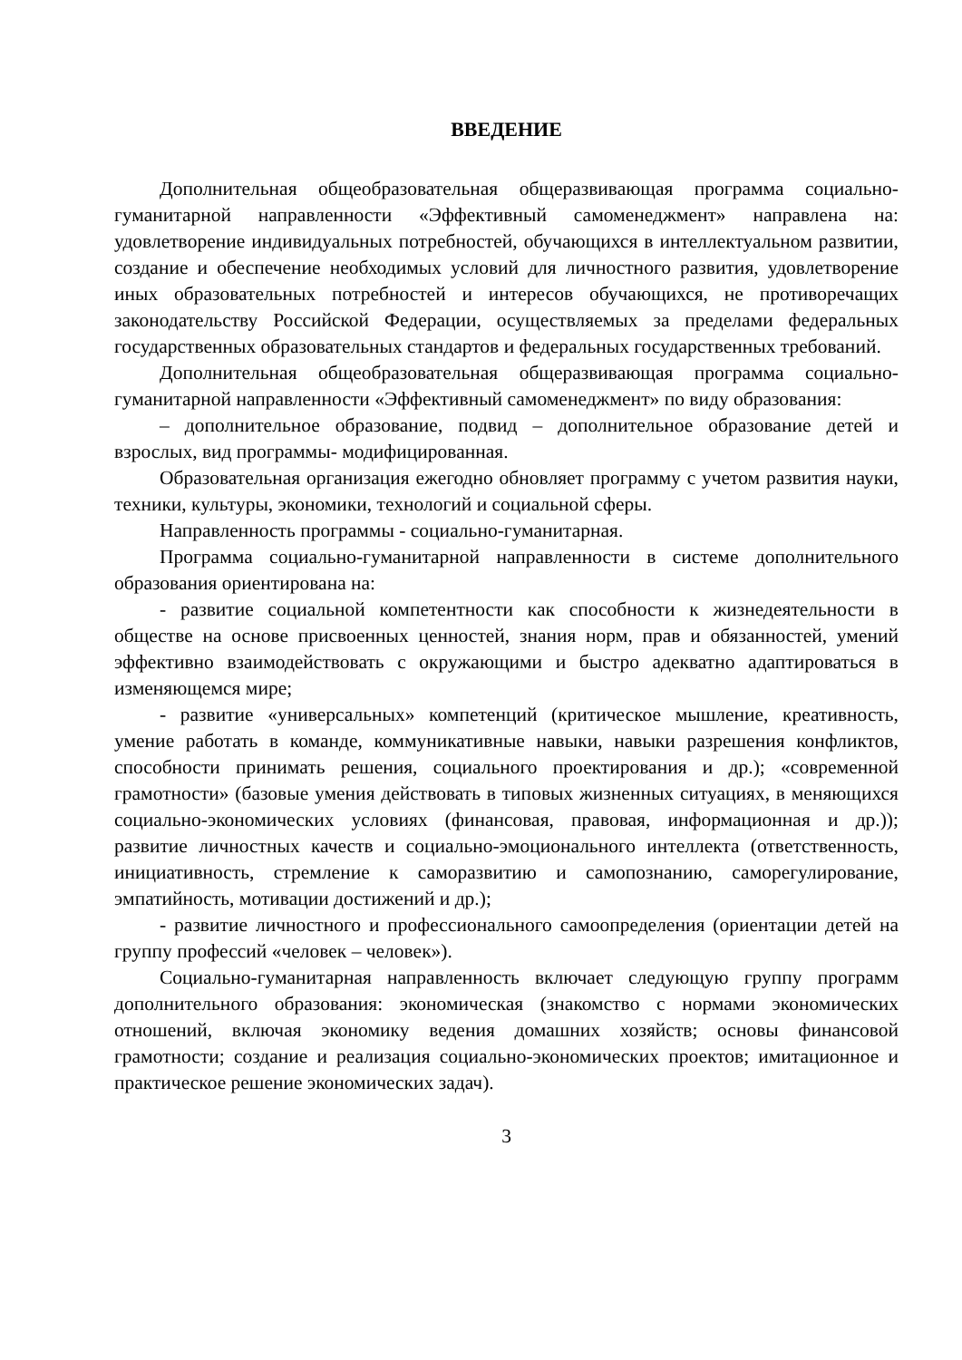ВВЕДЕНИЕ
Дополнительная общеобразовательная общеразвивающая программа социально-гуманитарной направленности «Эффективный самоменеджмент» направлена на: удовлетворение индивидуальных потребностей, обучающихся в интеллектуальном развитии, создание и обеспечение необходимых условий для личностного развития, удовлетворение иных образовательных потребностей и интересов обучающихся, не противоречащих законодательству Российской Федерации, осуществляемых за пределами федеральных государственных образовательных стандартов и федеральных государственных требований.
Дополнительная общеобразовательная общеразвивающая программа социально-гуманитарной направленности «Эффективный самоменеджмент» по виду образования:
– дополнительное образование, подвид – дополнительное образование детей и взрослых, вид программы- модифицированная.
Образовательная организация ежегодно обновляет программу с учетом развития науки, техники, культуры, экономики, технологий и социальной сферы.
Направленность программы - социально-гуманитарная.
Программа социально-гуманитарной направленности в системе дополнительного образования ориентирована на:
- развитие социальной компетентности как способности к жизнедеятельности в обществе на основе присвоенных ценностей, знания норм, прав и обязанностей, умений эффективно взаимодействовать с окружающими и быстро адекватно адаптироваться в изменяющемся мире;
- развитие «универсальных» компетенций (критическое мышление, креативность, умение работать в команде, коммуникативные навыки, навыки разрешения конфликтов, способности принимать решения, социального проектирования и др.); «современной грамотности» (базовые умения действовать в типовых жизненных ситуациях, в меняющихся социально-экономических условиях (финансовая, правовая, информационная и др.)); развитие личностных качеств и социально-эмоционального интеллекта (ответственность, инициативность, стремление к саморазвитию и самопознанию, саморегулирование, эмпатийность, мотивации достижений и др.);
- развитие личностного и профессионального самоопределения (ориентации детей на группу профессий «человек – человек»).
Социально-гуманитарная направленность включает следующую группу программ дополнительного образования: экономическая (знакомство с нормами экономических отношений, включая экономику ведения домашних хозяйств; основы финансовой грамотности; создание и реализация социально-экономических проектов; имитационное и практическое решение экономических задач).
3